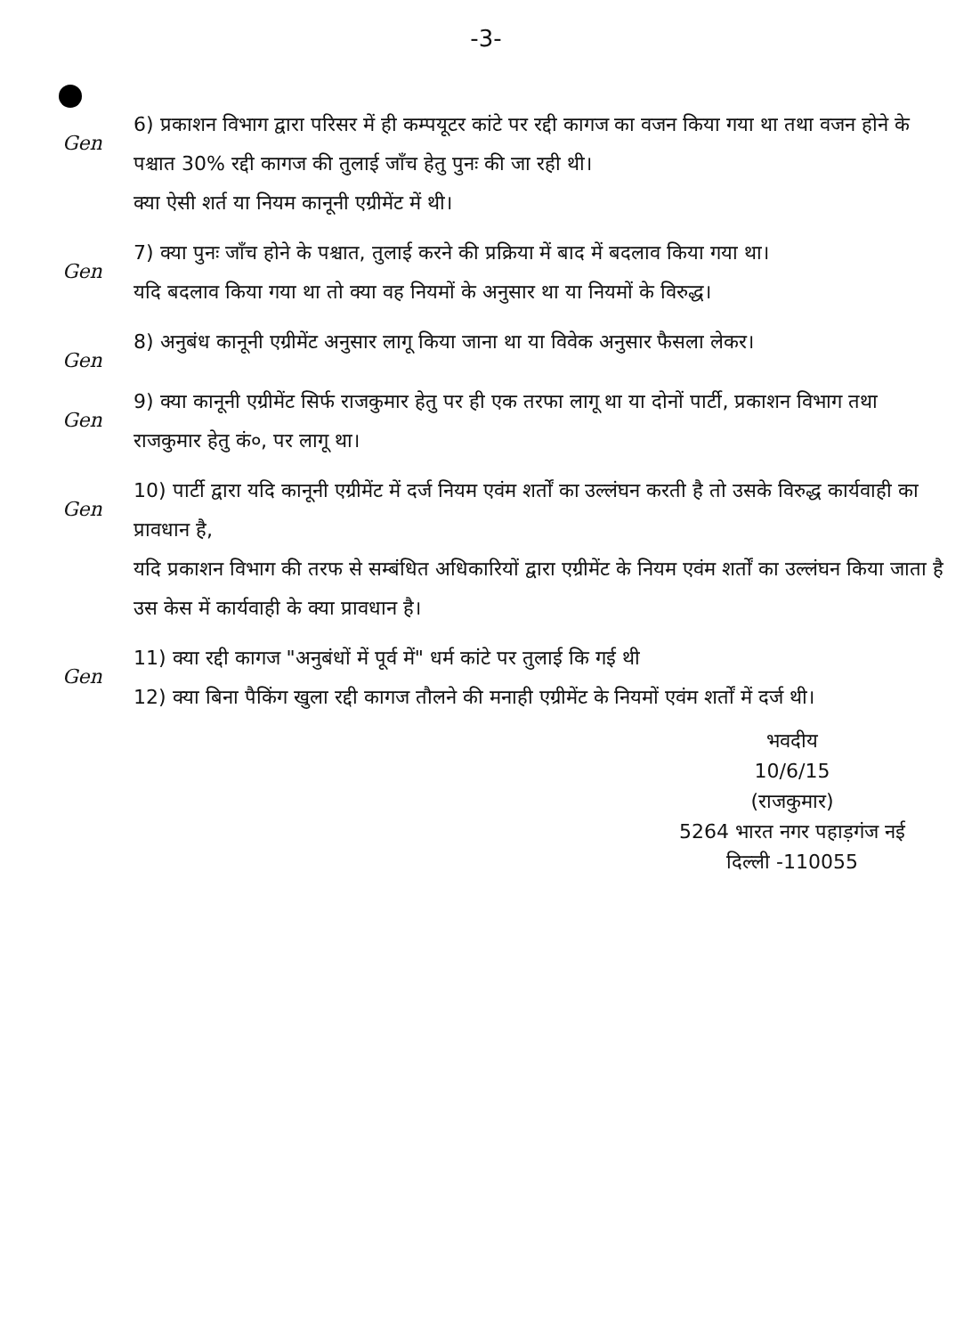-3-
Gen
6) प्रकाशन विभाग द्वारा परिसर में ही कम्पयूटर कांटे पर रद्दी कागज का वजन किया गया था तथा वजन होने के पश्चात 30% रद्दी कागज की तुलाई जाँच हेतु पुनः की जा रही थी।
क्या ऐसी शर्त या नियम कानूनी एग्रीमेंट में थी।
Gen
7) क्या पुनः जाँच होने के पश्चात, तुलाई करने की प्रक्रिया में बाद में बदलाव किया गया था।
यदि बदलाव किया गया था तो क्या वह नियमों के अनुसार था या नियमों के विरुद्ध।
Gen
8) अनुबंध कानूनी एग्रीमेंट अनुसार लागू किया जाना था या विवेक अनुसार फैसला लेकर।
Gen
9) क्या कानूनी एग्रीमेंट सिर्फ राजकुमार हेतु पर ही एक तरफा लागू था या दोनों पार्टी, प्रकाशन विभाग तथा राजकुमार हेतु कं०, पर लागू था।
Gen
10) पार्टी द्वारा यदि कानूनी एग्रीमेंट में दर्ज नियम एवंम शर्तों का उल्लंघन करती है तो उसके विरुद्ध कार्यवाही का प्रावधान है,
यदि प्रकाशन विभाग की तरफ से सम्बंधित अधिकारियों द्वारा एग्रीमेंट के नियम एवंम शर्तों का उल्लंघन किया जाता है उस केस में कार्यवाही के क्या प्रावधान है।
Gen
11) क्या रद्दी कागज "अनुबंधों में पूर्व में" धर्म कांटे पर तुलाई कि गई थी
12) क्या बिना पैकिंग खुला रद्दी कागज तौलने की मनाही एग्रीमेंट के नियमों एवंम शर्तों में दर्ज थी।
भवदीय
10/6/15
(राजकुमार)
5264 भारत नगर पहाड़गंज नई दिल्ली -110055